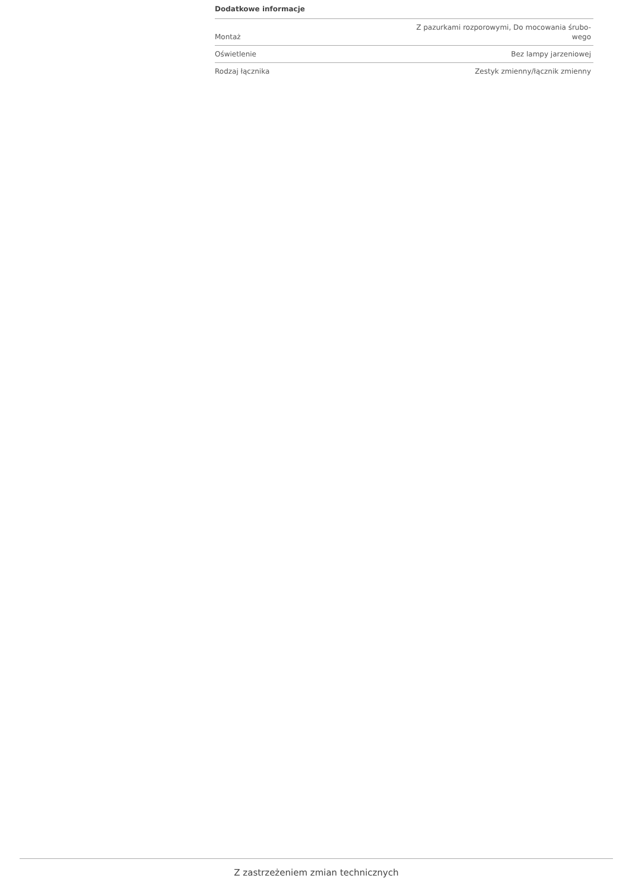Dodatkowe informacje
| Montaż | Z pazurkami rozporowymi, Do mocowania śrubo- wego |
| Oświetlenie | Bez lampy jarzeniowej |
| Rodzaj łącznika | Zestyk zmienny/łącznik zmienny |
Z zastrzeżeniem zmian technicznych